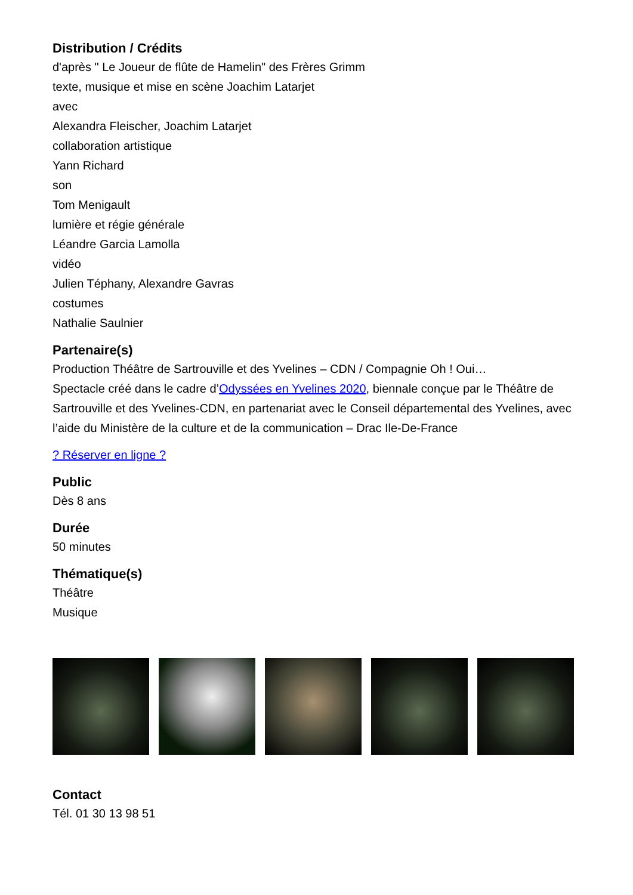Distribution / Crédits
d'après " Le Joueur de flûte de Hamelin" des Frères Grimm
texte, musique et mise en scène Joachim Latarjet
avec
Alexandra Fleischer, Joachim Latarjet
collaboration artistique
Yann Richard
son
Tom Menigault
lumière et régie générale
Léandre Garcia Lamolla
vidéo
Julien Téphany, Alexandre Gavras
costumes
Nathalie Saulnier
Partenaire(s)
Production Théâtre de Sartrouville et des Yvelines – CDN / Compagnie Oh ! Oui…
Spectacle créé dans le cadre d’Odyssées en Yvelines 2020, biennale conçue par le Théâtre de Sartrouville et des Yvelines-CDN, en partenariat avec le Conseil départemental des Yvelines, avec l’aide du Ministère de la culture et de la communication – Drac Ile-De-France
? Réserver en ligne ?
Public
Dès 8 ans
Durée
50 minutes
Thématique(s)
Théâtre
Musique
Contact
Tél. 01 30 13 98 51